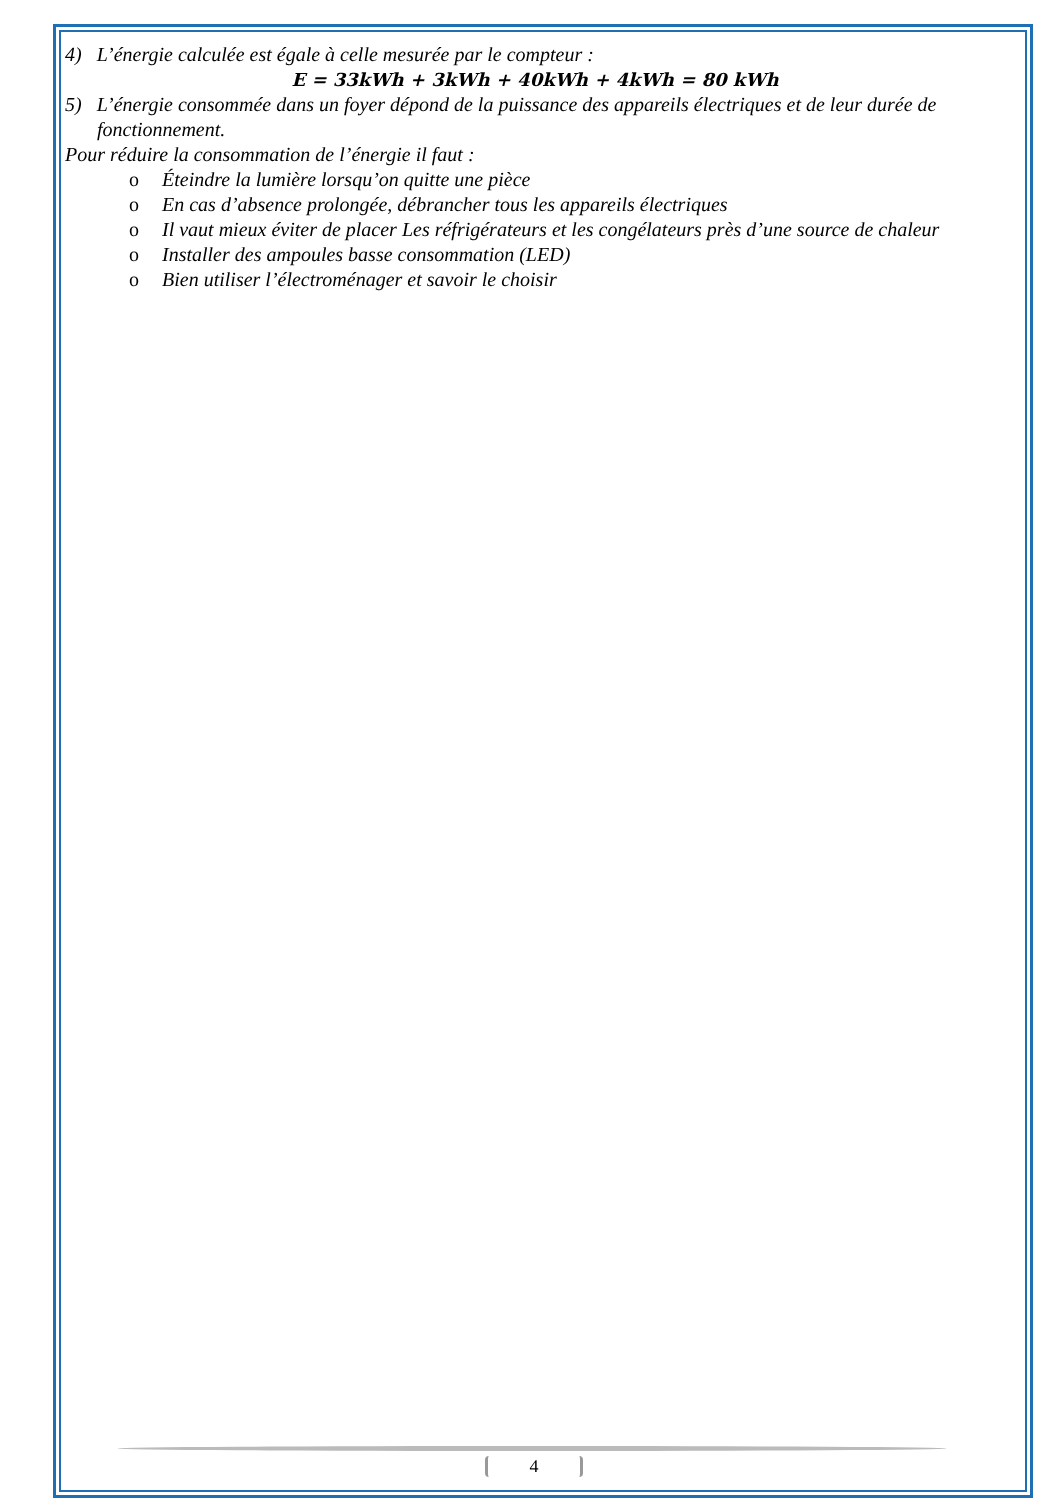4) L’énergie calculée est égale à celle mesurée par le compteur :
E = 33kWh + 3kWh + 40kWh + 4kWh = 80 kWh
5) L’énergie consommée dans un foyer dépond de la puissance des appareils électriques et de leur durée de fonctionnement.
Pour réduire la consommation de l’énergie il faut :
o Éteindre la lumière lorsqu’on quitte une pièce
o En cas d’absence prolongée, débrancher tous les appareils électriques
o Il vaut mieux éviter de placer Les réfrigérateurs et les congélateurs près d’une source de chaleur
o Installer des ampoules basse consommation (LED)
o Bien utiliser l’électroménager et savoir le choisir
4